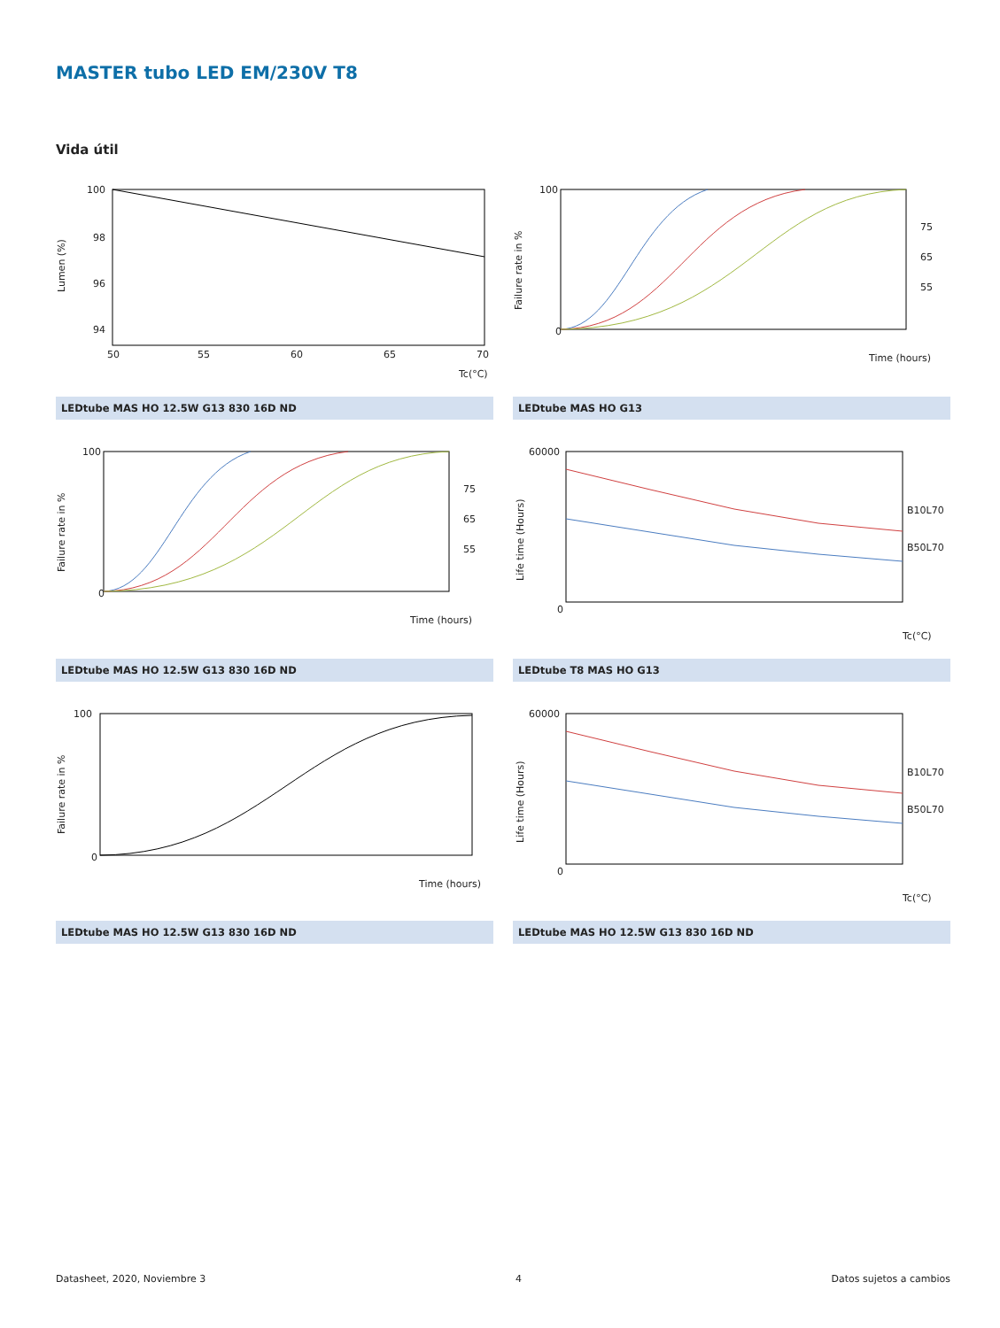MASTER tubo LED EM/230V T8
Vida útil
100
98
96
94
50
55
60
65
70
Tc(°C)
Lumen (%)
LEDtube MAS HO 12.5W G13 830 16D ND
100
0
75
65
55
Time (hours)
Failure rate in %
LEDtube MAS HO G13
100
0
75
65
55
Time (hours)
Failure rate in %
LEDtube MAS HO 12.5W G13 830 16D ND
60000
0
B10L70
B50L70
Tc(°C)
Life time (Hours)
LEDtube T8 MAS HO G13
100
0
Time (hours)
Failure rate in %
LEDtube MAS HO 12.5W G13 830 16D ND
60000
0
B10L70
B50L70
Tc(°C)
Life time (Hours)
LEDtube MAS HO 12.5W G13 830 16D ND
Datasheet, 2020, Noviembre 3 4 Datos sujetos a cambios